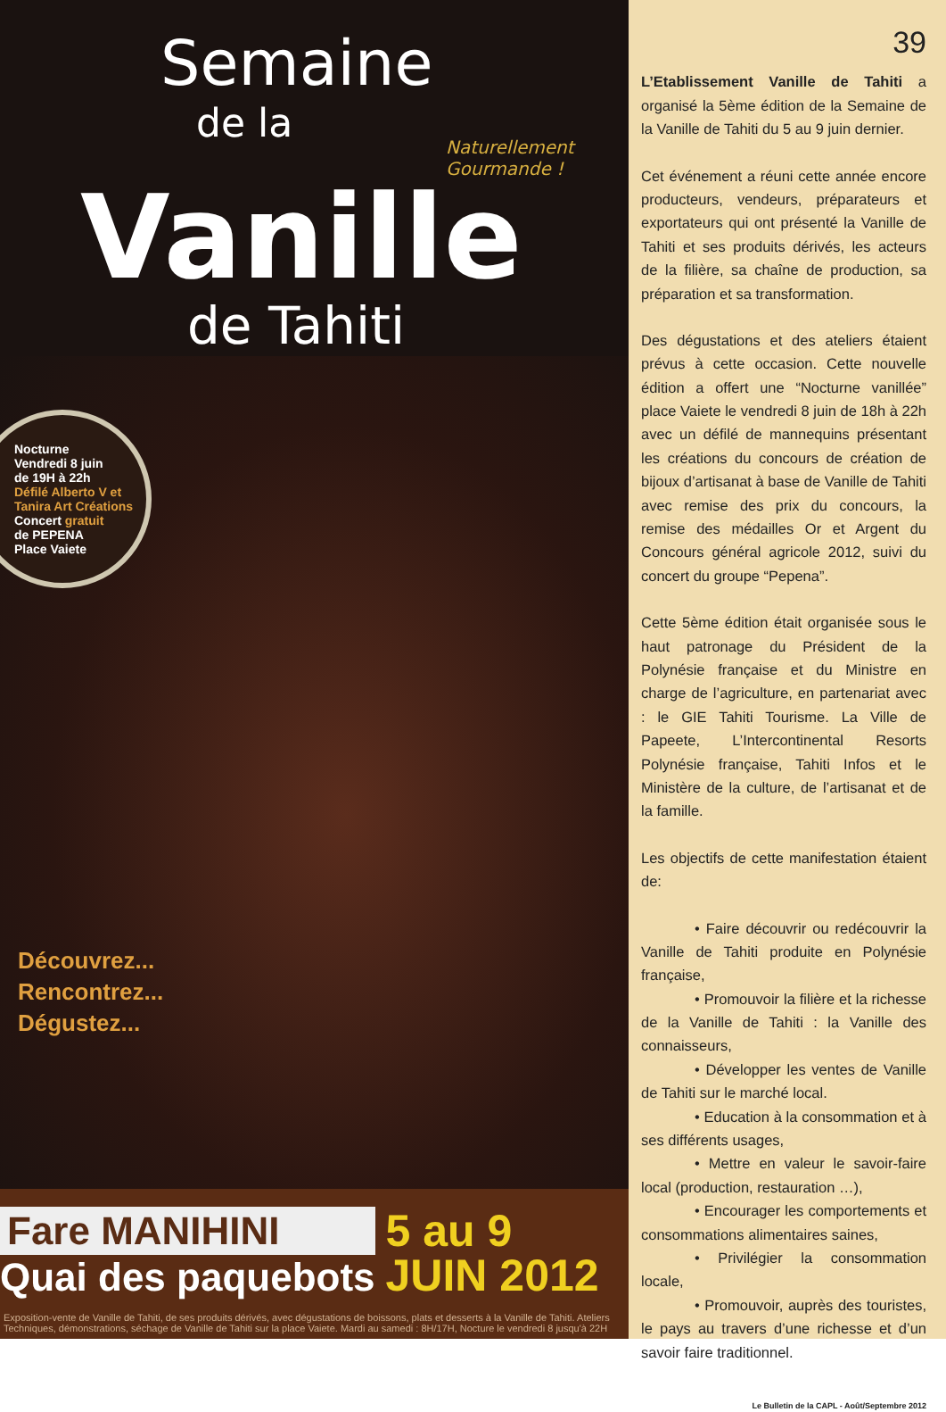Semaine
de la
Naturellement Gourmande !
Vanille
de Tahiti
Nocturne
Vendredi 8 juin
de 19H à 22h
Défilé Alberto V et Tanira Art Créations
Concert gratuit
de PEPENA
Place Vaiete
Découvrez...
Rencontrez...
Dégustez...
Fare MANIHINI
Quai des paquebots
5 au 9
JUIN 2012
Exposition-vente de Vanille de Tahiti, de ses produits dérivés, avec dégustations de boissons, plats et desserts à la Vanille de Tahiti. Ateliers Techniques, démonstrations, séchage de Vanille de Tahiti sur la place Vaiete. Mardi au samedi : 8H/17H, Nocture le vendredi 8 jusqu'à 22H
39
L’Etablissement Vanille de Tahiti a organisé la 5ème édition de la Semaine de la Vanille de Tahiti du 5 au 9 juin dernier.
Cet événement a réuni cette année encore producteurs, vendeurs, préparateurs et exportateurs qui ont présenté la Vanille de Tahiti et ses produits dérivés, les acteurs de la filière, sa chaîne de production, sa préparation et sa transformation.
Des dégustations et des ateliers étaient prévus à cette occasion. Cette nouvelle édition a offert une “Nocturne vanillée” place Vaiete le vendredi 8 juin de 18h à 22h avec un défilé de mannequins présentant les créations du concours de création de bijoux d’artisanat à base de Vanille de Tahiti avec remise des prix du concours, la remise des médailles Or et Argent du Concours général agricole 2012, suivi du concert du groupe “Pepena”.
Cette 5ème édition était organisée sous le haut patronage du Président de la Polynésie française et du Ministre en charge de l’agriculture, en partenariat avec : le GIE Tahiti Tourisme. La Ville de Papeete, L’Intercontinental Resorts Polynésie française, Tahiti Infos et le Ministère de la culture, de l’artisanat et de la famille.
Les objectifs de cette manifestation étaient de:
• Faire découvrir ou redécouvrir la Vanille de Tahiti produite en Polynésie française,
• Promouvoir la filière et la richesse de la Vanille de Tahiti : la Vanille des connaisseurs,
• Développer les ventes de Vanille de Tahiti sur le marché local.
• Education à la consommation et à ses différents usages,
• Mettre en valeur le savoir-faire local (production, restauration …),
• Encourager les comportements et consommations alimentaires saines,
• Privilégier la consommation locale,
• Promouvoir, auprès des touristes, le pays au travers d’une richesse et d’un savoir faire traditionnel.
Le Bulletin de la CAPL - Août/Septembre 2012